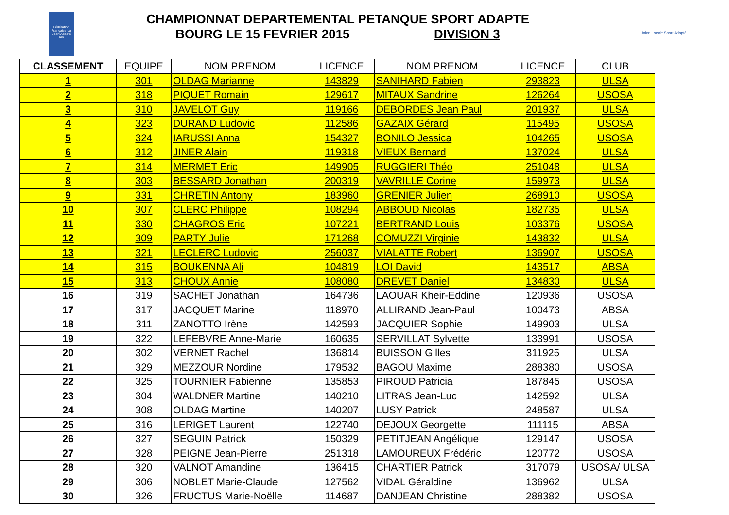Fédération Française du Sport Adapté
Ain
CHAMPIONNAT DEPARTEMENTAL PETANQUE SPORT ADAPTE
BOURG LE 15 FEVRIER 2015 DIVISION 3
Union Locale Sport Adapté
| CLASSEMENT | EQUIPE | NOM PRENOM | LICENCE | NOM PRENOM | LICENCE | CLUB |
| --- | --- | --- | --- | --- | --- | --- |
| 1 | 301 | OLDAG Marianne | 143829 | SANIHARD Fabien | 293823 | ULSA |
| 2 | 318 | PIQUET Romain | 129617 | MITAUX Sandrine | 126264 | USOSA |
| 3 | 310 | JAVELOT Guy | 119166 | DEBORDES Jean Paul | 201937 | ULSA |
| 4 | 323 | DURAND Ludovic | 112586 | GAZAIX Gérard | 115495 | USOSA |
| 5 | 324 | IARUSSI Anna | 154327 | BONILO Jessica | 104265 | USOSA |
| 6 | 312 | JINER Alain | 119318 | VIEUX Bernard | 137024 | ULSA |
| 7 | 314 | MERMET Eric | 149905 | RUGGIERI Théo | 251048 | ULSA |
| 8 | 303 | BESSARD Jonathan | 200319 | VAVRILLE Corine | 159973 | ULSA |
| 9 | 331 | CHRETIN Antony | 183960 | GRENIER Julien | 268910 | USOSA |
| 10 | 307 | CLERC Philippe | 108294 | ABBOUD Nicolas | 182735 | ULSA |
| 11 | 330 | CHAGROS Eric | 107221 | BERTRAND Louis | 103376 | USOSA |
| 12 | 309 | PARTY Julie | 171268 | COMUZZI Virginie | 143832 | ULSA |
| 13 | 321 | LECLERC Ludovic | 256037 | VIALATTE Robert | 136907 | USOSA |
| 14 | 315 | BOUKENNA Ali | 104819 | LOI David | 143517 | ABSA |
| 15 | 313 | CHOUX Annie | 108080 | DREVET Daniel | 134830 | ULSA |
| 16 | 319 | SACHET Jonathan | 164736 | LAOUAR Kheir-Eddine | 120936 | USOSA |
| 17 | 317 | JACQUET Marine | 118970 | ALLIRAND Jean-Paul | 100473 | ABSA |
| 18 | 311 | ZANOTTO Irène | 142593 | JACQUIER Sophie | 149903 | ULSA |
| 19 | 322 | LEFEBVRE Anne-Marie | 160635 | SERVILLAT Sylvette | 133991 | USOSA |
| 20 | 302 | VERNET Rachel | 136814 | BUISSON Gilles | 311925 | ULSA |
| 21 | 329 | MEZZOUR Nordine | 179532 | BAGOU Maxime | 288380 | USOSA |
| 22 | 325 | TOURNIER Fabienne | 135853 | PIROUD Patricia | 187845 | USOSA |
| 23 | 304 | WALDNER Martine | 140210 | LITRAS Jean-Luc | 142592 | ULSA |
| 24 | 308 | OLDAG Martine | 140207 | LUSY Patrick | 248587 | ULSA |
| 25 | 316 | LERIGET Laurent | 122740 | DEJOUX Georgette | 111115 | ABSA |
| 26 | 327 | SEGUIN Patrick | 150329 | PETITJEAN Angélique | 129147 | USOSA |
| 27 | 328 | PEIGNE Jean-Pierre | 251318 | LAMOUREUX Frédéric | 120772 | USOSA |
| 28 | 320 | VALNOT Amandine | 136415 | CHARTIER Patrick | 317079 | USOSA/ ULSA |
| 29 | 306 | NOBLET Marie-Claude | 127562 | VIDAL Géraldine | 136962 | ULSA |
| 30 | 326 | FRUCTUS Marie-Noëlle | 114687 | DANJEAN Christine | 288382 | USOSA |